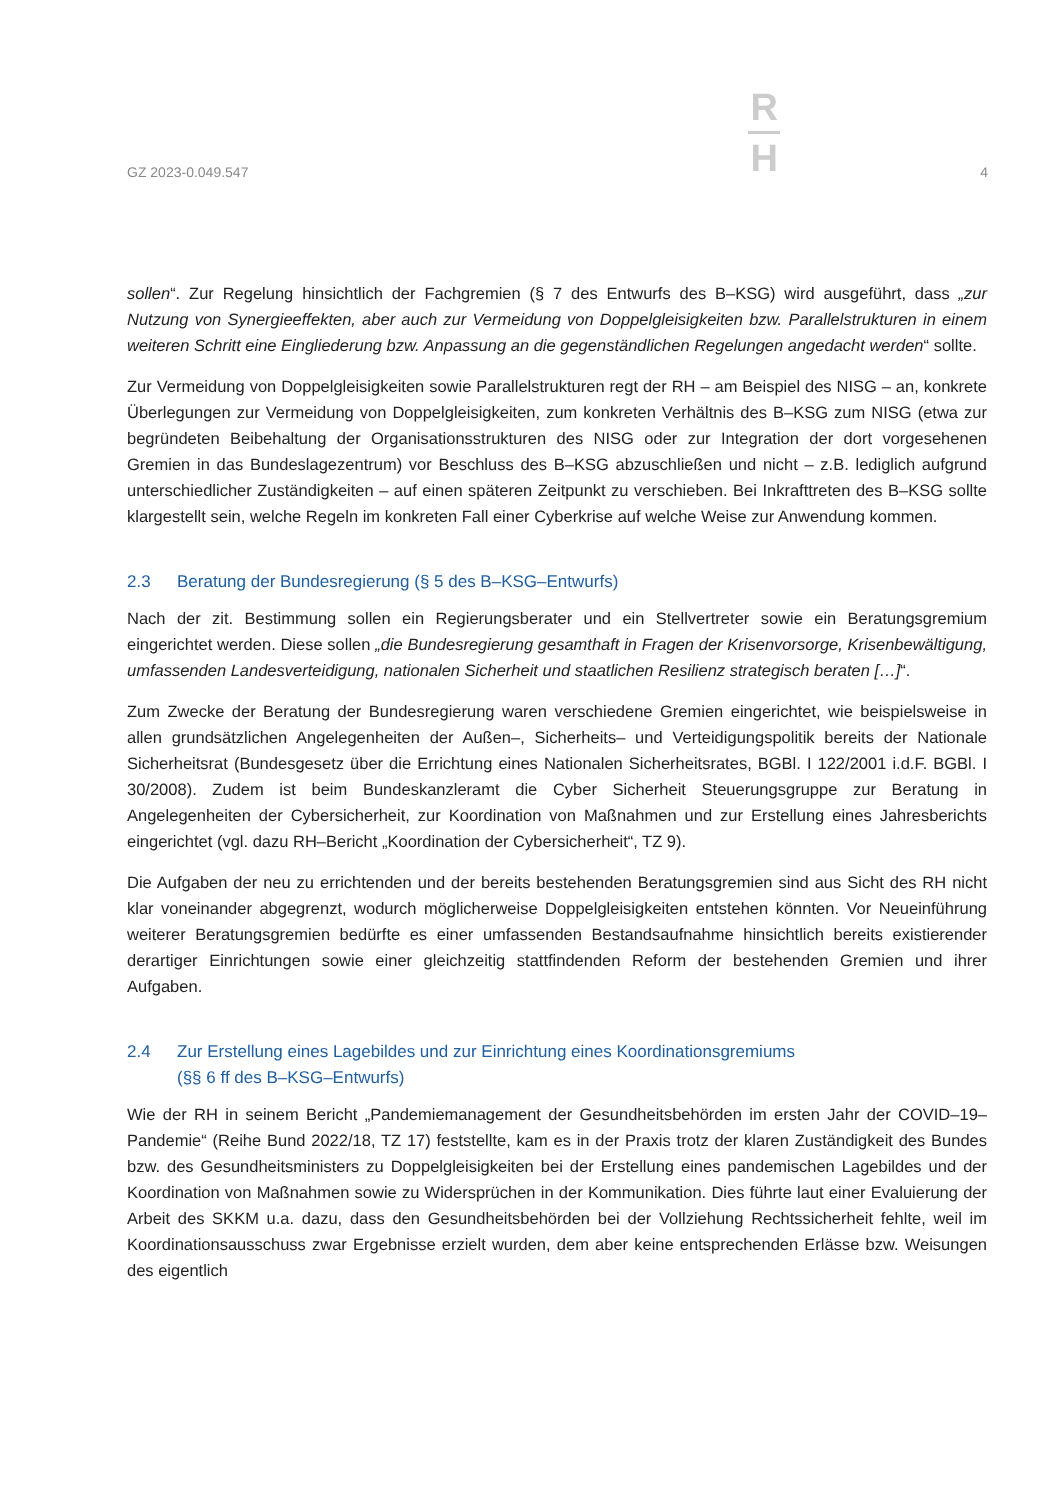GZ 2023-0.049.547
R
H
4
sollen“. Zur Regelung hinsichtlich der Fachgremien (§ 7 des Entwurfs des B–KSG) wird ausgeführt, dass „zur Nutzung von Synergieeffekten, aber auch zur Vermeidung von Doppelgleisigkeiten bzw. Parallelstrukturen in einem weiteren Schritt eine Eingliederung bzw. Anpassung an die gegenständlichen Regelungen angedacht werden“ sollte.
Zur Vermeidung von Doppelgleisigkeiten sowie Parallelstrukturen regt der RH – am Beispiel des NISG – an, konkrete Überlegungen zur Vermeidung von Doppelgleisigkeiten, zum konkreten Verhältnis des B–KSG zum NISG (etwa zur begründeten Beibehaltung der Organisationsstrukturen des NISG oder zur Integration der dort vorgesehenen Gremien in das Bundeslagezentrum) vor Beschluss des B–KSG abzuschließen und nicht – z.B. lediglich aufgrund unterschiedlicher Zuständigkeiten – auf einen späteren Zeitpunkt zu verschieben. Bei Inkrafttreten des B–KSG sollte klargestellt sein, welche Regeln im konkreten Fall einer Cyberkrise auf welche Weise zur Anwendung kommen.
2.3 Beratung der Bundesregierung (§ 5 des B–KSG–Entwurfs)
Nach der zit. Bestimmung sollen ein Regierungsberater und ein Stellvertreter sowie ein Beratungsgremium eingerichtet werden. Diese sollen „die Bundesregierung gesamthaft in Fragen der Krisenvorsorge, Krisenbewältigung, umfassenden Landesverteidigung, nationalen Sicherheit und staatlichen Resilienz strategisch beraten […]“.
Zum Zwecke der Beratung der Bundesregierung waren verschiedene Gremien eingerichtet, wie beispielsweise in allen grundsätzlichen Angelegenheiten der Außen–, Sicherheits– und Verteidigungspolitik bereits der Nationale Sicherheitsrat (Bundesgesetz über die Errichtung eines Nationalen Sicherheitsrates, BGBl. I 122/2001 i.d.F. BGBl. I 30/2008). Zudem ist beim Bundeskanzleramt die Cyber Sicherheit Steuerungsgruppe zur Beratung in Angelegenheiten der Cybersicherheit, zur Koordination von Maßnahmen und zur Erstellung eines Jahresberichts eingerichtet (vgl. dazu RH–Bericht „Koordination der Cybersicherheit“, TZ 9).
Die Aufgaben der neu zu errichtenden und der bereits bestehenden Beratungsgremien sind aus Sicht des RH nicht klar voneinander abgegrenzt, wodurch möglicherweise Doppelgleisigkeiten entstehen könnten. Vor Neueinführung weiterer Beratungsgremien bedürfte es einer umfassenden Bestandsaufnahme hinsichtlich bereits existierender derartiger Einrichtungen sowie einer gleichzeitig stattfindenden Reform der bestehenden Gremien und ihrer Aufgaben.
2.4 Zur Erstellung eines Lagebildes und zur Einrichtung eines Koordinationsgremiums
(§§ 6 ff des B–KSG–Entwurfs)
Wie der RH in seinem Bericht „Pandemiemanagement der Gesundheitsbehörden im ersten Jahr der COVID–19–Pandemie“ (Reihe Bund 2022/18, TZ 17) feststellte, kam es in der Praxis trotz der klaren Zuständigkeit des Bundes bzw. des Gesundheitsministers zu Doppelgleisigkeiten bei der Erstellung eines pandemischen Lagebildes und der Koordination von Maßnahmen sowie zu Widersprüchen in der Kommunikation. Dies führte laut einer Evaluierung der Arbeit des SKKM u.a. dazu, dass den Gesundheitsbehörden bei der Vollziehung Rechtssicherheit fehlte, weil im Koordinationsausschuss zwar Ergebnisse erzielt wurden, dem aber keine entsprechenden Erlässe bzw. Weisungen des eigentlich